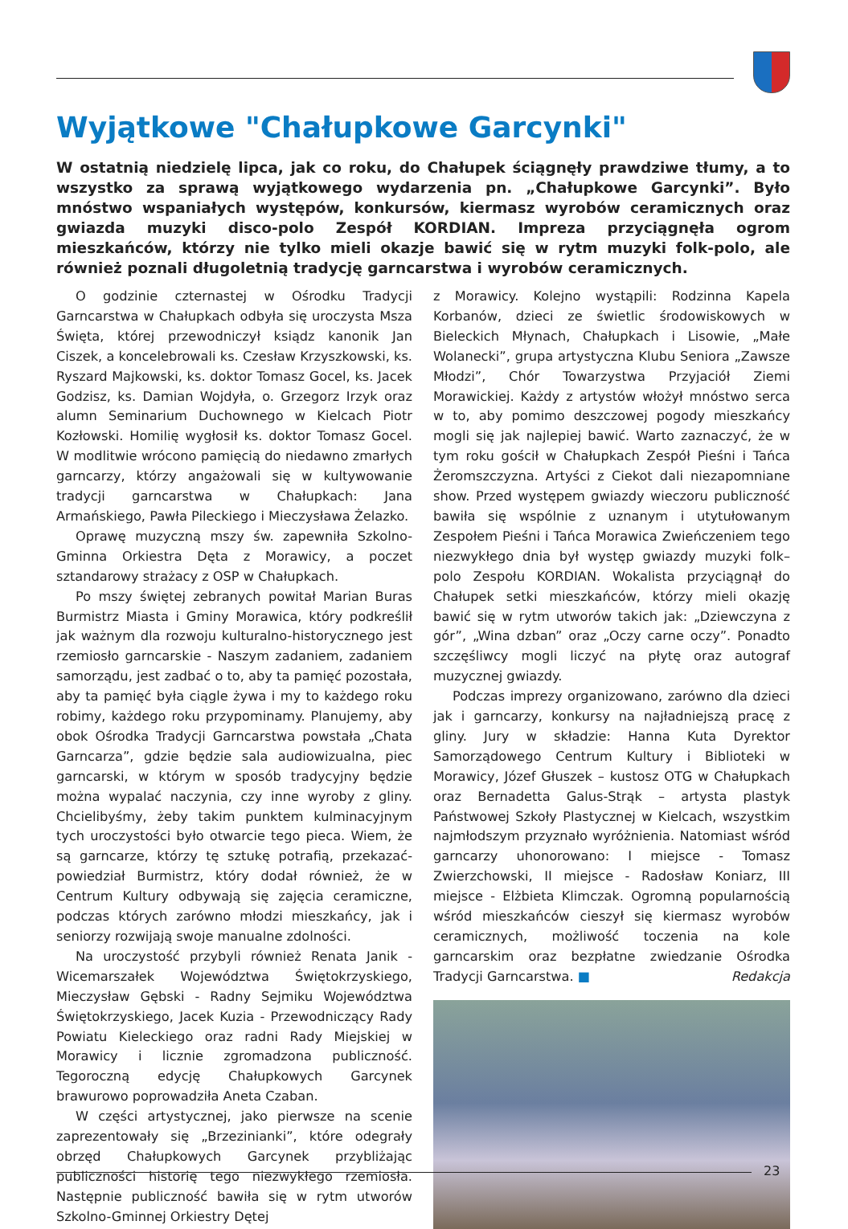Wyjątkowe "Chałupkowe Garcynki"
W ostatnią niedzielę lipca, jak co roku, do Chałupek ściągnęły prawdziwe tłumy, a to wszystko za sprawą wyjątkowego wydarzenia pn. „Chałupkowe Garcynki”. Było mnóstwo wspaniałych występów, konkursów, kiermasz wyrobów ceramicznych oraz gwiazda muzyki disco-polo Zespół KORDIAN. Impreza przyciągnęła ogrom mieszkańców, którzy nie tylko mieli okazje bawić się w rytm muzyki folk-polo, ale również poznali długoletnią tradycję garncarstwa i wyrobów ceramicznych.
O godzinie czternastej w Ośrodku Tradycji Garncarstwa w Chałupkach odbyła się uroczysta Msza Święta, której przewodniczył ksiądz kanonik Jan Ciszek, a koncelebrowali ks. Czesław Krzyszkowski, ks. Ryszard Majkowski, ks. doktor Tomasz Gocel, ks. Jacek Godzisz, ks. Damian Wojdyła, o. Grzegorz Irzyk oraz alumn Seminarium Duchownego w Kielcach Piotr Kozłowski. Homilię wygłosił ks. doktor Tomasz Gocel. W modlitwie wrócono pamięcią do niedawno zmarłych garncarzy, którzy angażowali się w kultywowanie tradycji garncarstwa w Chałupkach: Jana Armańskiego, Pawła Pileckiego i Mieczysława Żelazko.
Oprawę muzyczną mszy św. zapewniła Szkolno-Gminna Orkiestra Dęta z Morawicy, a poczet sztandarowy strażacy z OSP w Chałupkach.
Po mszy świętej zebranych powitał Marian Buras Burmistrz Miasta i Gminy Morawica, który podkreślił jak ważnym dla rozwoju kulturalno-historycznego jest rzemiosło garncarskie - Naszym zadaniem, zadaniem samorządu, jest zadbać o to, aby ta pamięć pozostała, aby ta pamięć była ciągle żywa i my to każdego roku robimy, każdego roku przypominamy. Planujemy, aby obok Ośrodka Tradycji Garncarstwa powstała „Chata Garncarza”, gdzie będzie sala audiowizualna, piec garncarski, w którym w sposób tradycyjny będzie można wypalać naczynia, czy inne wyroby z gliny. Chcielibyśmy, żeby takim punktem kulminacyjnym tych uroczystości było otwarcie tego pieca. Wiem, że są garncarze, którzy tę sztukę potrafią, przekazać- powiedział Burmistrz, który dodał również, że w Centrum Kultury odbywają się zajęcia ceramiczne, podczas których zarówno młodzi mieszkańcy, jak i seniorzy rozwijają swoje manualne zdolności.
Na uroczystość przybyli również Renata Janik - Wicemarszałek Województwa Świętokrzyskiego, Mieczysław Gębski - Radny Sejmiku Województwa Świętokrzyskiego, Jacek Kuzia - Przewodniczący Rady Powiatu Kieleckiego oraz radni Rady Miejskiej w Morawicy i licznie zgromadzona publiczność. Tegoroczną edycję Chałupkowych Garcynek brawurowo poprowadziła Aneta Czaban.
W części artystycznej, jako pierwsze na scenie zaprezentowały się „Brzezinianki”, które odegrały obrzęd Chałupkowych Garcynek przybliżając publiczności historię tego niezwykłego rzemiosła. Następnie publiczność bawiła się w rytm utworów Szkolno-Gminnej Orkiestry Dętej
z Morawicy. Kolejno wystąpili: Rodzinna Kapela Korbanów, dzieci ze świetlic środowiskowych w Bieleckich Młynach, Chałupkach i Lisowie, „Małe Wolanecki”, grupa artystyczna Klubu Seniora „Zawsze Młodzi”, Chór Towarzystwa Przyjaciół Ziemi Morawickiej. Każdy z artystów włożył mnóstwo serca w to, aby pomimo deszczowej pogody mieszkańcy mogli się jak najlepiej bawić. Warto zaznaczyć, że w tym roku gościł w Chałupkach Zespół Pieśni i Tańca Żeromszczyzna. Artyści z Ciekot dali niezapomniane show. Przed występem gwiazdy wieczoru publiczność bawiła się wspólnie z uznanym i utytułowanym Zespołem Pieśni i Tańca Morawica Zwieńczeniem tego niezwykłego dnia był występ gwiazdy muzyki folk–polo Zespołu KORDIAN. Wokalista przyciągnął do Chałupek setki mieszkańców, którzy mieli okazję bawić się w rytm utworów takich jak: „Dziewczyna z gór”, „Wina dzban” oraz „Oczy carne oczy”. Ponadto szczęśliwcy mogli liczyć na płytę oraz autograf muzycznej gwiazdy.
Podczas imprezy organizowano, zarówno dla dzieci jak i garncarzy, konkursy na najładniejszą pracę z gliny. Jury w składzie: Hanna Kuta Dyrektor Samorządowego Centrum Kultury i Biblioteki w Morawicy, Józef Głuszek – kustosz OTG w Chałupkach oraz Bernadetta Galus-Strąk – artysta plastyk Państwowej Szkoły Plastycznej w Kielcach, wszystkim najmłodszym przyznało wyróżnienia. Natomiast wśród garncarzy uhonorowano: I miejsce - Tomasz Zwierzchowski, II miejsce - Radosław Koniarz, III miejsce - Elżbieta Klimczak. Ogromną popularnością wśród mieszkańców cieszył się kiermasz wyrobów ceramicznych, możliwość toczenia na kole garncarskim oraz bezpłatne zwiedzanie Ośrodka Tradycji Garncarstwa. ■ Redakcja
23